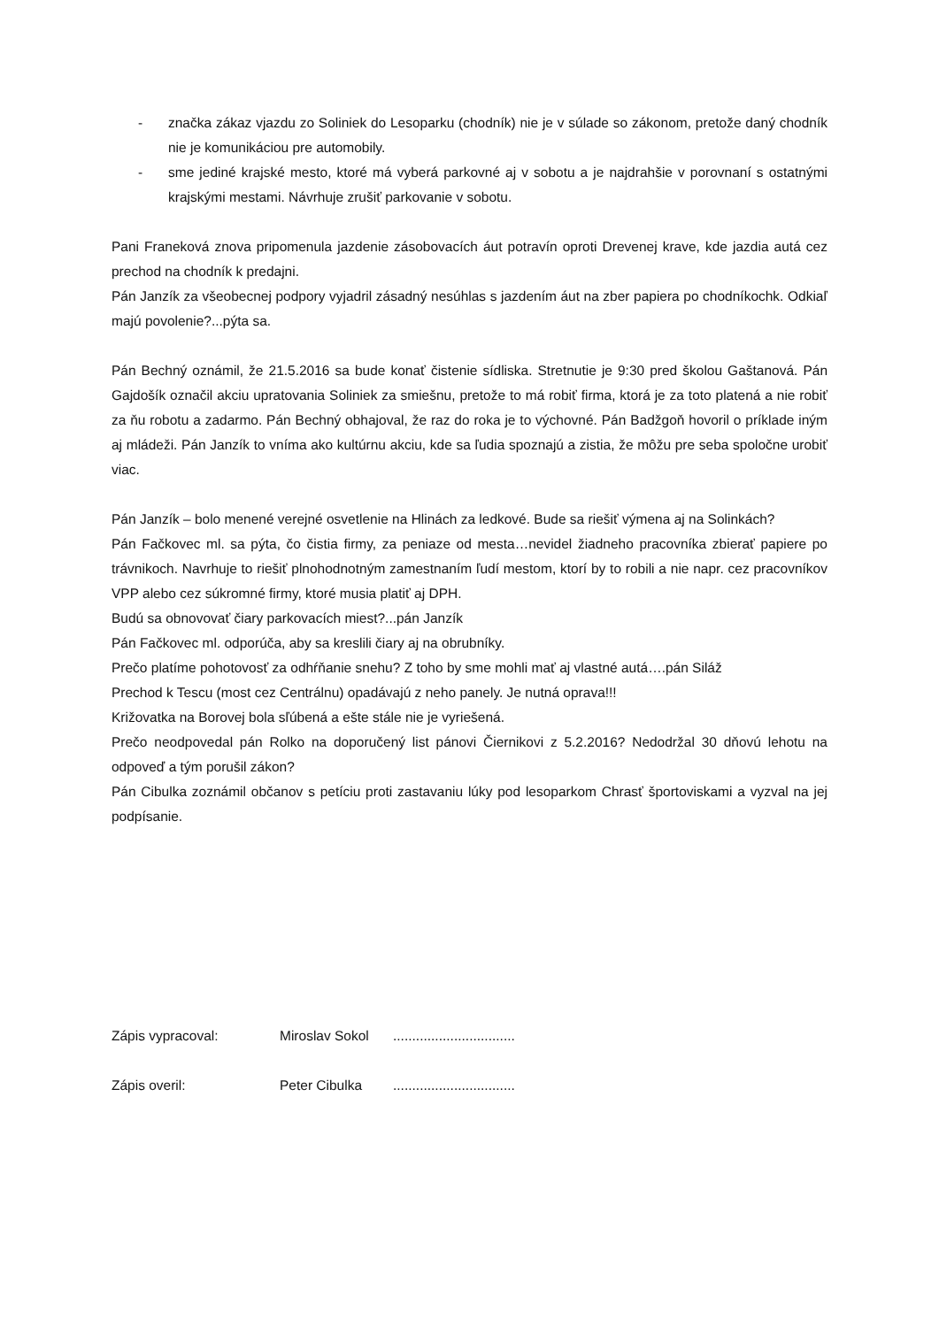- značka zákaz vjazdu zo Soliniek do Lesoparku (chodník) nie je v súlade so zákonom, pretože daný chodník nie je komunikáciou pre automobily.
- sme jediné krajské mesto, ktoré má vyberá parkovné aj v sobotu a je najdrahšie v porovnaní s ostatnými krajskými mestami. Návrhuje zrušiť parkovanie v sobotu.
Pani Franeková znova pripomenula jazdenie zásobovacích áut potravín oproti Drevenej krave, kde jazdia autá cez prechod na chodník k predajni.
Pán Janzík za všeobecnej podpory vyjadril zásadný nesúhlas s jazdením áut na zber papiera po chodníkochk. Odkiaľ majú povolenie?...pýta sa.
Pán Bechný oznámil, že 21.5.2016 sa bude konať čistenie sídliska. Stretnutie je 9:30 pred školou Gaštanová. Pán Gajdošík označil akciu upratovania Soliniek za smiešnu, pretože to má robiť firma, ktorá je za toto platená a nie robiť za ňu robotu a zadarmo. Pán Bechný obhajoval, že raz do roka je to výchovné. Pán Badžgoň hovoril o príklade iným aj mládeži. Pán Janzík to vníma ako kultúrnu akciu, kde sa ľudia spoznajú a zistia, že môžu pre seba spoločne urobiť viac.
Pán Janzík – bolo menené verejné osvetlenie na Hlinách za ledkové. Bude sa riešiť výmena aj na Solinkách?
Pán Fačkovec ml. sa pýta, čo čistia firmy, za peniaze od mesta…nevidel žiadneho pracovníka zbierať papiere po trávnikoch. Navrhuje to riešiť plnohodnotným zamestnaním ľudí mestom, ktorí by to robili a nie napr. cez pracovníkov VPP alebo cez súkromné firmy, ktoré musia platiť aj DPH.
Budú sa obnovovať čiary parkovacích miest?...pán Janzík
Pán Fačkovec ml. odporúča, aby sa kreslili čiary aj na obrubníky.
Prečo platíme pohotovosť za odhŕňanie snehu? Z toho by sme mohli mať aj vlastné autá….pán Siláž
Prechod k Tescu (most cez Centrálnu) opadávajú z neho panely. Je nutná oprava!!!
Križovatka na Borovej bola sľúbená a ešte stále nie je vyriešená.
Prečo neodpovedal pán Rolko na doporučený list pánovi Čiernikovi z 5.2.2016? Nedodržal 30 dňovú lehotu na odpoveď a tým porušil zákon?
Pán Cibulka zoznámil občanov s petíciu proti zastavaniu lúky pod lesoparkom Chrasť športoviskami a vyzval na jej podpísanie.
Zápis vypracoval: Miroslav Sokol................................
Zápis overil: Peter Cibulka................................